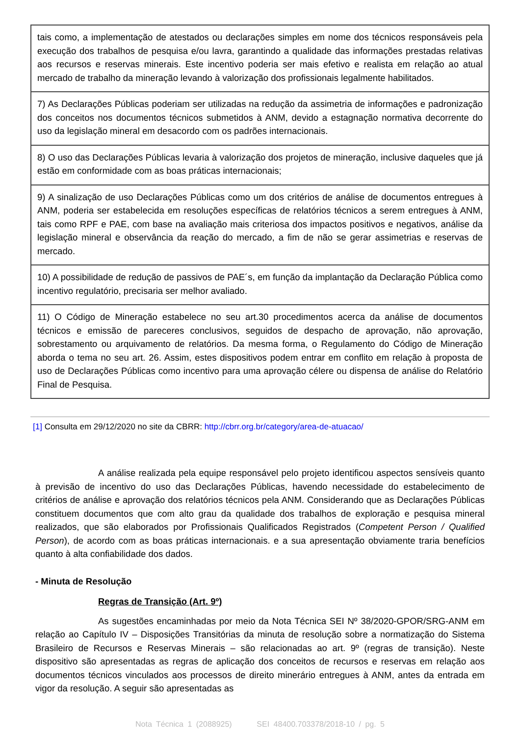| tais como, a implementação de atestados ou declarações simples em nome dos técnicos responsáveis pela execução dos trabalhos de pesquisa e/ou lavra, garantindo a qualidade das informações prestadas relativas aos recursos e reservas minerais. Este incentivo poderia ser mais efetivo e realista em relação ao atual mercado de trabalho da mineração levando à valorização dos profissionais legalmente habilitados. |
| 7) As Declarações Públicas poderiam ser utilizadas na redução da assimetria de informações e padronização dos conceitos nos documentos técnicos submetidos à ANM, devido a estagnação normativa decorrente do uso da legislação mineral em desacordo com os padrões internacionais. |
| 8) O uso das Declarações Públicas levaria à valorização dos projetos de mineração, inclusive daqueles que já estão em conformidade com as boas práticas internacionais; |
| 9) A sinalização de uso Declarações Públicas como um dos critérios de análise de documentos entregues à ANM, poderia ser estabelecida em resoluções específicas de relatórios técnicos a serem entregues à ANM, tais como RPF e PAE, com base na avaliação mais criteriosa dos impactos positivos e negativos, análise da legislação mineral e observância da reação do mercado, a fim de não se gerar assimetrias e reservas de mercado. |
| 10) A possibilidade de redução de passivos de PAE´s, em função da implantação da Declaração Pública como incentivo regulatório, precisaria ser melhor avaliado. |
| 11) O Código de Mineração estabelece no seu art.30 procedimentos acerca da análise de documentos técnicos e emissão de pareceres conclusivos, seguidos de despacho de aprovação, não aprovação, sobrestamento ou arquivamento de relatórios. Da mesma forma, o Regulamento do Código de Mineração aborda o tema no seu art. 26. Assim, estes dispositivos podem entrar em conflito em relação à proposta de uso de Declarações Públicas como incentivo para uma aprovação célere ou dispensa de análise do Relatório Final de Pesquisa. |
[1] Consulta em 29/12/2020 no site da CBRR: http://cbrr.org.br/category/area-de-atuacao/
A análise realizada pela equipe responsável pelo projeto identificou aspectos sensíveis quanto à previsão de incentivo do uso das Declarações Públicas, havendo necessidade do estabelecimento de critérios de análise e aprovação dos relatórios técnicos pela ANM. Considerando que as Declarações Públicas constituem documentos que com alto grau da qualidade dos trabalhos de exploração e pesquisa mineral realizados, que são elaborados por Profissionais Qualificados Registrados (Competent Person / Qualified Person), de acordo com as boas práticas internacionais. e a sua apresentação obviamente traria benefícios quanto à alta confiabilidade dos dados.
- Minuta de Resolução
Regras de Transição (Art. 9º)
As sugestões encaminhadas por meio da Nota Técnica SEI Nº 38/2020-GPOR/SRG-ANM em relação ao Capítulo IV – Disposições Transitórias da minuta de resolução sobre a normatização do Sistema Brasileiro de Recursos e Reservas Minerais – são relacionadas ao art. 9º (regras de transição). Neste dispositivo são apresentadas as regras de aplicação dos conceitos de recursos e reservas em relação aos documentos técnicos vinculados aos processos de direito minerário entregues à ANM, antes da entrada em vigor da resolução. A seguir são apresentadas as
Nota Técnica 1 (2088925) SEI 48400.703378/2018-10 / pg. 5